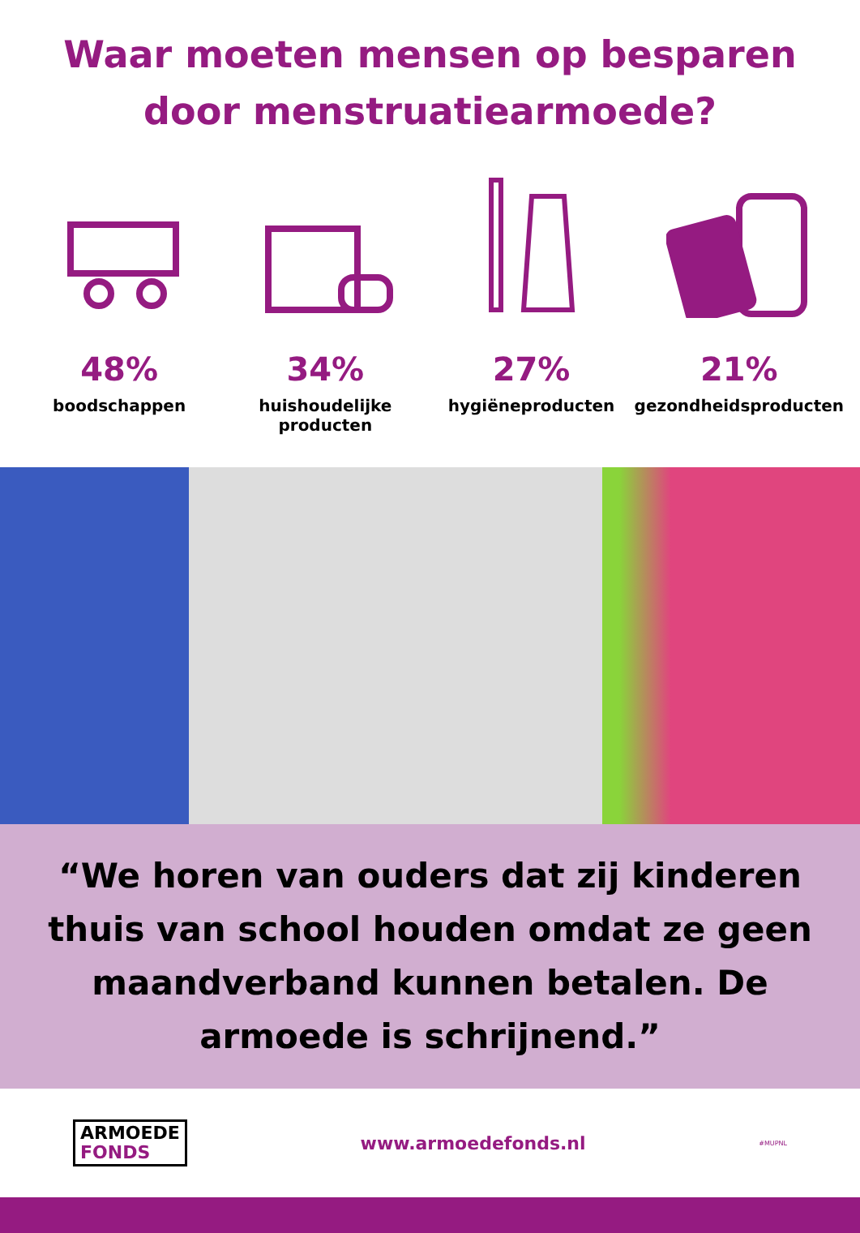Waar moeten mensen op besparen door menstruatiearmoede?
48%
boodschappen
34%
huishoudelijke producten
27%
hygiëneproducten
21%
gezondheidsproducten
“We horen van ouders dat zij kinderen thuis van school houden omdat ze geen maandverband kunnen betalen. De armoede is schrijnend.”
ARMOEDE
FONDS
www.armoedefonds.nl
#MUPNL